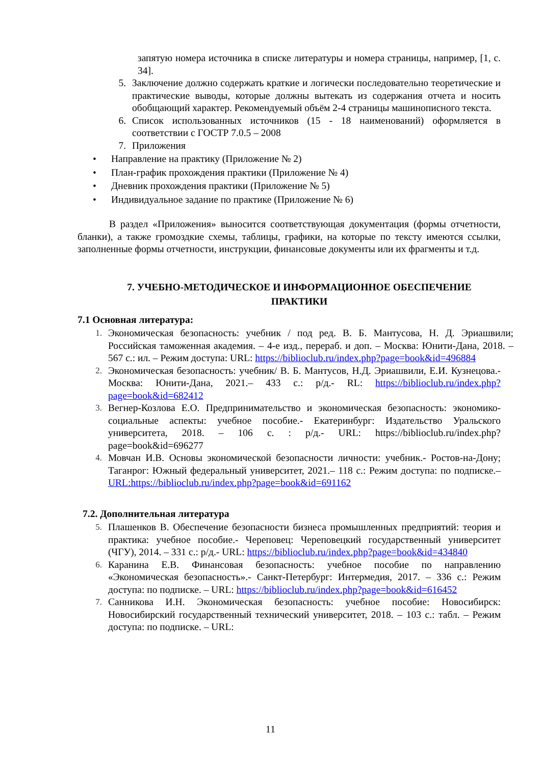запятую номера источника в списке литературы и номера страницы, например, [1, с. 34].
5. Заключение должно содержать краткие и логически последовательно теоретические и практические выводы, которые должны вытекать из содержания отчета и носить обобщающий характер. Рекомендуемый объём 2-4 страницы машинописного текста.
6. Список использованных источников (15 - 18 наименований) оформляется в соответствии с ГОСТР 7.0.5 – 2008
7. Приложения
• Направление на практику (Приложение № 2)
• План-график прохождения практики (Приложение № 4)
• Дневник прохождения практики (Приложение № 5)
• Индивидуальное задание по практике (Приложение № 6)
В раздел «Приложения» выносится соответствующая документация (формы отчетности, бланки), а также громоздкие схемы, таблицы, графики, на которые по тексту имеются ссылки, заполненные формы отчетности, инструкции, финансовые документы или их фрагменты и т.д.
7. УЧЕБНО-МЕТОДИЧЕСКОЕ И ИНФОРМАЦИОННОЕ ОБЕСПЕЧЕНИЕ ПРАКТИКИ
7.1 Основная литература:
1. Экономическая безопасность: учебник / под ред. В. Б. Мантусова, Н. Д. Эриашвили; Российская таможенная академия. – 4-е изд., перераб. и доп. – Москва: Юнити-Дана, 2018. – 567 с.: ил. – Режим доступа: URL: https://biblioclub.ru/index.php?page=book&id=496884
2. Экономическая безопасность: учебник/ В. Б. Мантусов, Н.Д. Эриашвили, Е.И. Кузнецова.- Москва: Юнити-Дана, 2021.– 433 с.: р/д.- RL: https://biblioclub.ru/index.php?page=book&id=682412
3. Вегнер-Козлова Е.О. Предпринимательство и экономическая безопасность: экономико-социальные аспекты: учебное пособие.- Екатеринбург: Издательство Уральского университета, 2018. – 106 с. : р/д.- URL: https://biblioclub.ru/index.php?page=book&id=696277
4. Мовчан И.В. Основы экономической безопасности личности: учебник.- Ростов-на-Дону; Таганрог: Южный федеральный университет, 2021.– 118 с.: Режим доступа: по подписке.– URL:https://biblioclub.ru/index.php?page=book&id=691162
7.2. Дополнительная литература
5. Плашенков В. Обеспечение безопасности бизнеса промышленных предприятий: теория и практика: учебное пособие.- Череповец: Череповецкий государственный университет (ЧГУ), 2014. – 331 с.: р/д.- URL: https://biblioclub.ru/index.php?page=book&id=434840
6. Каранина Е.В. Финансовая безопасность: учебное пособие по направлению «Экономическая безопасность».- Санкт-Петербург: Интермедия, 2017. – 336 с.: Режим доступа: по подписке. – URL: https://biblioclub.ru/index.php?page=book&id=616452
7. Санникова И.Н. Экономическая безопасность: учебное пособие: Новосибирск: Новосибирский государственный технический университет, 2018. – 103 с.: табл. – Режим доступа: по подписке. – URL:
11